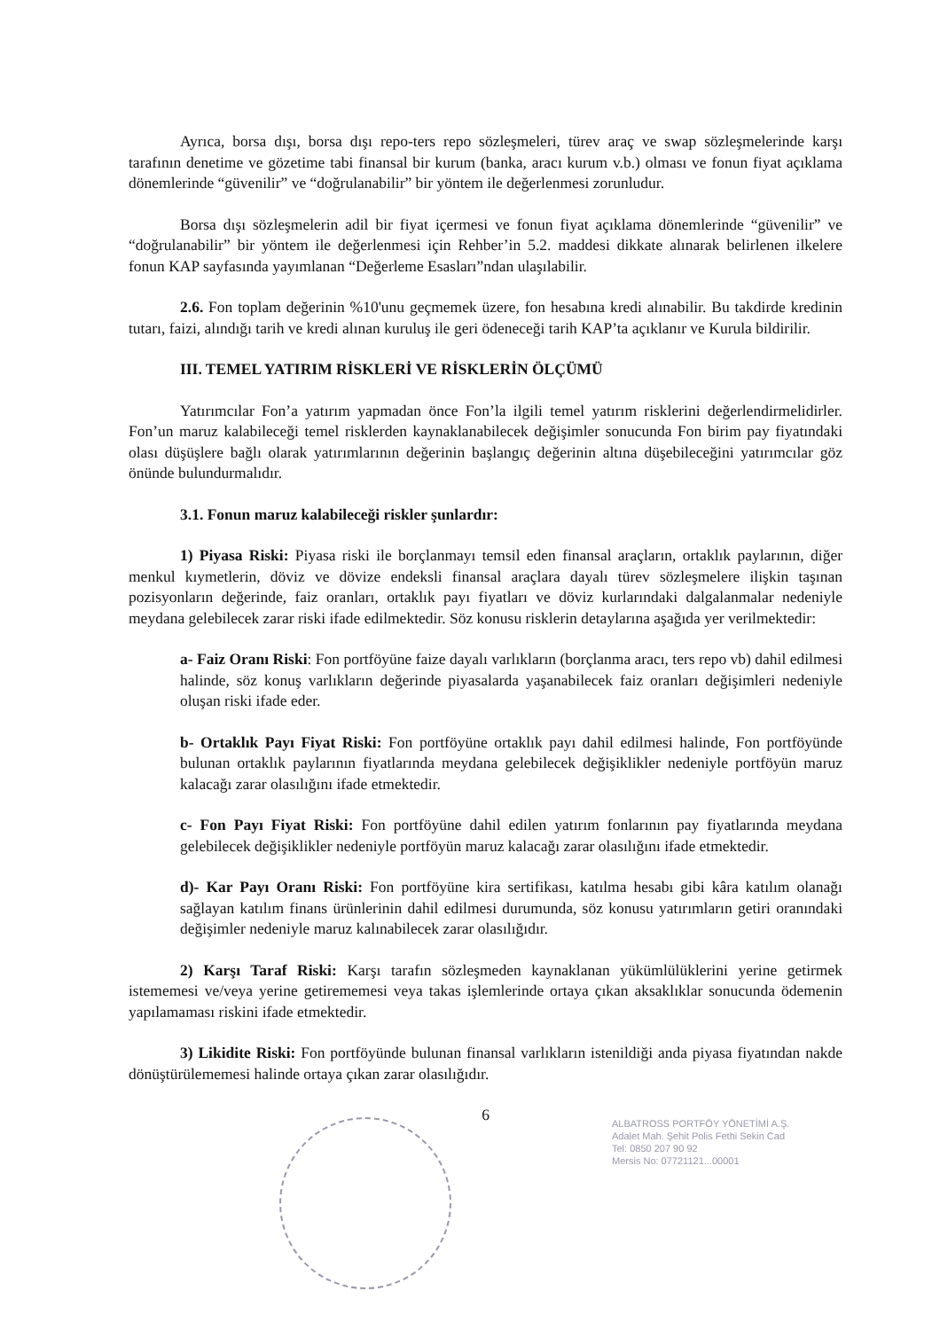Ayrıca, borsa dışı, borsa dışı repo-ters repo sözleşmeleri, türev araç ve swap sözleşmelerinde karşı tarafının denetime ve gözetime tabi finansal bir kurum (banka, aracı kurum v.b.) olması ve fonun fiyat açıklama dönemlerinde “güvenilir” ve “doğrulanabilir” bir yöntem ile değerlenmesi zorunludur.
Borsa dışı sözleşmelerin adil bir fiyat içermesi ve fonun fiyat açıklama dönemlerinde “güvenilir” ve “doğrulanabilir” bir yöntem ile değerlenmesi için Rehber’in 5.2. maddesi dikkate alınarak belirlenen ilkelere fonun KAP sayfasında yayımlanan “Değerleme Esasları”ndan ulaşılabilir.
2.6. Fon toplam değerinin %10'unu geçmemek üzere, fon hesabına kredi alınabilir. Bu takdirde kredinin tutarı, faizi, alındığı tarih ve kredi alınan kuruluş ile geri ödeneceği tarih KAP’ta açıklanır ve Kurula bildirilir.
III. TEMEL YATIRIM RİSKLERİ VE RİSKLERİN ÖLÇÜMÜ
Yatırımcılar Fon’a yatırım yapmadan önce Fon’la ilgili temel yatırım risklerini değerlendirmelidirler. Fon’un maruz kalabileceği temel risklerden kaynaklanabilecek değişimler sonucunda Fon birim pay fiyatındaki olası düşüşlere bağlı olarak yatırımlarının değerinin başlangıç değerinin altına düşebileceğini yatırımcılar göz önünde bulundurmalıdır.
3.1. Fonun maruz kalabileceği riskler şunlardır:
1) Piyasa Riski: Piyasa riski ile borçlanmayı temsil eden finansal araçların, ortaklık paylarının, diğer menkul kıymetlerin, döviz ve dövize endeksli finansal araçlara dayalı türev sözleşmelere ilişkin taşınan pozisyonların değerinde, faiz oranları, ortaklık payı fiyatları ve döviz kurlarındaki dalgalanmalar nedeniyle meydana gelebilecek zarar riski ifade edilmektedir. Söz konusu risklerin detaylarına aşağıda yer verilmektedir:
a- Faiz Oranı Riski: Fon portföyüne faize dayalı varlıkların (borçlanma aracı, ters repo vb) dahil edilmesi halinde, söz konuş varlıkların değerinde piyasalarda yaşanabilecek faiz oranları değişimleri nedeniyle oluşan riski ifade eder.
b- Ortaklık Payı Fiyat Riski: Fon portföyüne ortaklık payı dahil edilmesi halinde, Fon portföyünde bulunan ortaklık paylarının fiyatlarında meydana gelebilecek değişiklikler nedeniyle portföyün maruz kalacağı zarar olasılığını ifade etmektedir.
c- Fon Payı Fiyat Riski: Fon portföyüne dahil edilen yatırım fonlarının pay fiyatlarında meydana gelebilecek değişiklikler nedeniyle portföyün maruz kalacağı zarar olasılığını ifade etmektedir.
d)- Kar Payı Oranı Riski: Fon portföyüne kira sertifikası, katılma hesabı gibi kâra katılım olanağı sağlayan katılım finans ürünlerinin dahil edilmesi durumunda, söz konusu yatırımların getiri oranındaki değişimler nedeniyle maruz kalınabilecek zarar olasılığıdır.
2) Karşı Taraf Riski: Karşı tarafın sözleşmeden kaynaklanan yükümlülüklerini yerine getirmek istememesi ve/veya yerine getirememesi veya takas işlemlerinde ortaya çıkan aksaklıklar sonucunda ödemenin yapılamaması riskini ifade etmektedir.
3) Likidite Riski: Fon portföyünde bulunan finansal varlıkların istenildiği anda piyasa fiyatından nakde dönüştürülememesi halinde ortaya çıkan zarar olasılığıdır.
6
ALBATROSS PORTFÖY YÖNETİMİ A.Ş.
Adalet Mah. Şehit Polis Fethi Sekin Cad
Tel: 0850 207 90 92
Mersis No: 07721121...00001